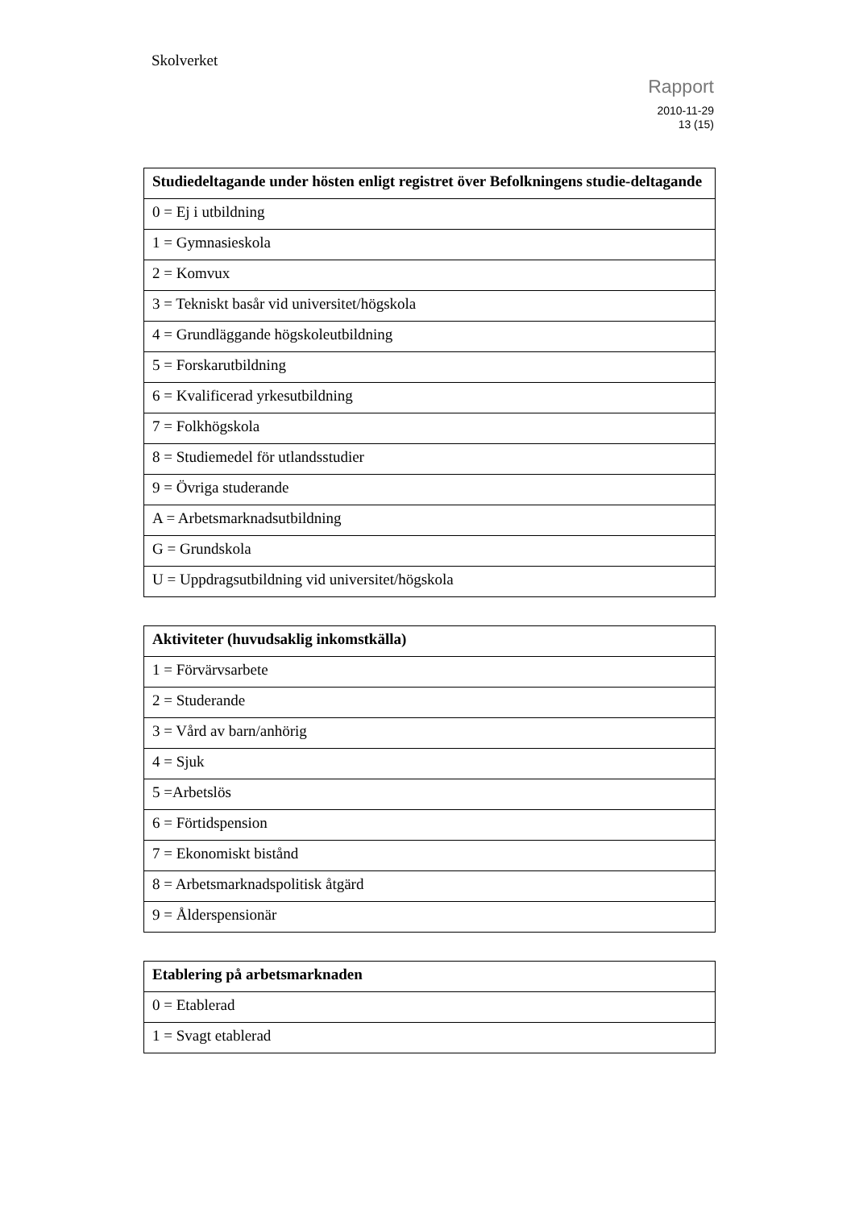Skolverket
Rapport
2010-11-29
13 (15)
| Studiedeltagande under hösten enligt registret över Befolkningens studie-deltagande |
| --- |
| 0 = Ej i utbildning |
| 1 = Gymnasieskola |
| 2 = Komvux |
| 3 = Tekniskt basår vid universitet/högskola |
| 4 = Grundläggande högskoleutbildning |
| 5 = Forskarutbildning |
| 6 = Kvalificerad yrkesutbildning |
| 7 = Folkhögskola |
| 8 = Studiemedel för utlandsstudier |
| 9 = Övriga studerande |
| A = Arbetsmarknadsutbildning |
| G = Grundskola |
| U = Uppdragsutbildning vid universitet/högskola |
| Aktiviteter (huvudsaklig inkomstkälla) |
| --- |
| 1 = Förvärvsarbete |
| 2 = Studerande |
| 3 = Vård av barn/anhörig |
| 4 = Sjuk |
| 5 =Arbetslös |
| 6 = Förtidspension |
| 7 = Ekonomiskt bistånd |
| 8 = Arbetsmarknadspolitisk åtgärd |
| 9 = Ålderspensionär |
| Etablering på arbetsmarknaden |
| --- |
| 0 = Etablerad |
| 1 = Svagt etablerad |